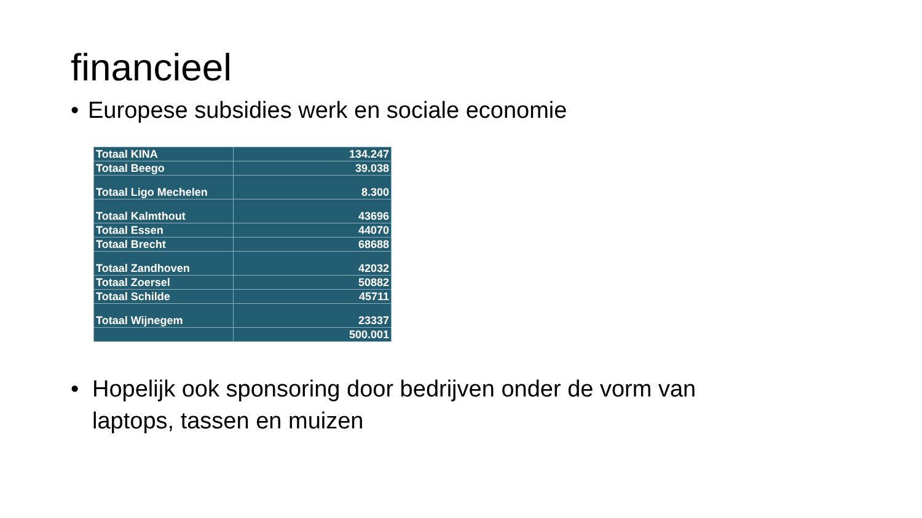financieel
• Europese subsidies werk en sociale economie
| Totaal KINA | 134.247 |
| Totaal Beego | 39.038 |
| Totaal Ligo Mechelen | 8.300 |
| Totaal Kalmthout | 43696 |
| Totaal Essen | 44070 |
| Totaal Brecht | 68688 |
| Totaal Zandhoven | 42032 |
| Totaal Zoersel | 50882 |
| Totaal Schilde | 45711 |
| Totaal Wijnegem | 23337 |
| | 500.001 |
• Hopelijk ook sponsoring door bedrijven onder de vorm van
laptops, tassen en muizen